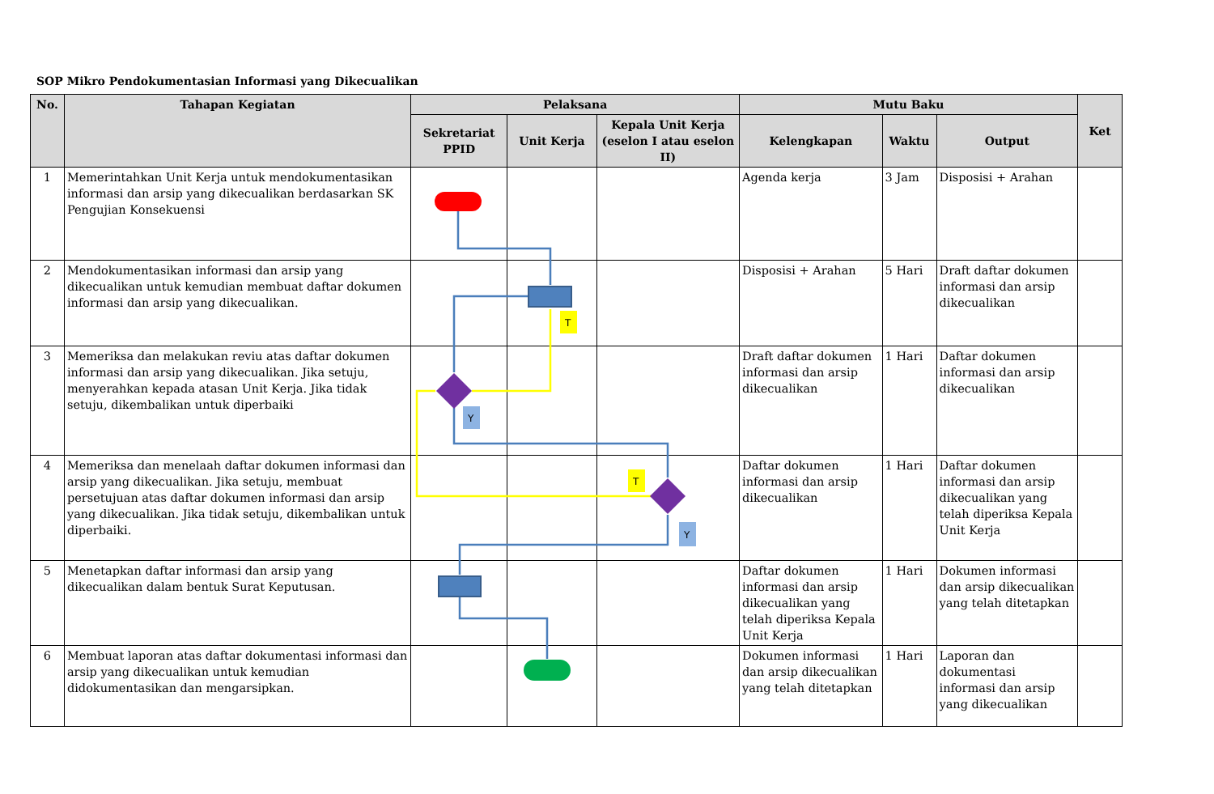SOP Mikro Pendokumentasian Informasi yang Dikecualikan
| No. | Tahapan Kegiatan | Pelaksana | | | Mutu Baku | | | Ket |
| --- | --- | --- | --- | --- | --- | --- | --- | --- |
| | | Sekretariat PPID | Unit Kerja | Kepala Unit Kerja (eselon I atau eselon II) | Kelengkapan | Waktu | Output | |
| 1 | Memerintahkan Unit Kerja untuk mendokumentasikan informasi dan arsip yang dikecualikan berdasarkan SK Pengujian Konsekuensi | | | | Agenda kerja | 3 Jam | Disposisi + Arahan | |
| 2 | Mendokumentasikan informasi dan arsip yang dikecualikan untuk kemudian membuat daftar dokumen informasi dan arsip yang dikecualikan. | | | | Disposisi + Arahan | 5 Hari | Draft daftar dokumen informasi dan arsip dikecualikan | |
| 3 | Memeriksa dan melakukan reviu atas daftar dokumen informasi dan arsip yang dikecualikan. Jika setuju, menyerahkan kepada atasan Unit Kerja. Jika tidak setuju, dikembalikan untuk diperbaiki | | | | Draft daftar dokumen informasi dan arsip dikecualikan | 1 Hari | Daftar dokumen informasi dan arsip dikecualikan | |
| 4 | Memeriksa dan menelaah daftar dokumen informasi dan arsip yang dikecualikan. Jika setuju, membuat persetujuan atas daftar dokumen informasi dan arsip yang dikecualikan. Jika tidak setuju, dikembalikan untuk diperbaiki. | | | | Daftar dokumen informasi dan arsip dikecualikan | 1 Hari | Daftar dokumen informasi dan arsip dikecualikan yang telah diperiksa Kepala Unit Kerja | |
| 5 | Menetapkan daftar informasi dan arsip yang dikecualikan dalam bentuk Surat Keputusan. | | | | Daftar dokumen informasi dan arsip dikecualikan yang telah diperiksa Kepala Unit Kerja | 1 Hari | Dokumen informasi dan arsip dikecualikan yang telah ditetapkan | |
| 6 | Membuat laporan atas daftar dokumentasi informasi dan arsip yang dikecualikan untuk kemudian didokumentasikan dan mengarsipkan. | | | | Dokumen informasi dan arsip dikecualikan yang telah ditetapkan | 1 Hari | Laporan dan dokumentasi informasi dan arsip yang dikecualikan | |
T
Y
T
Y